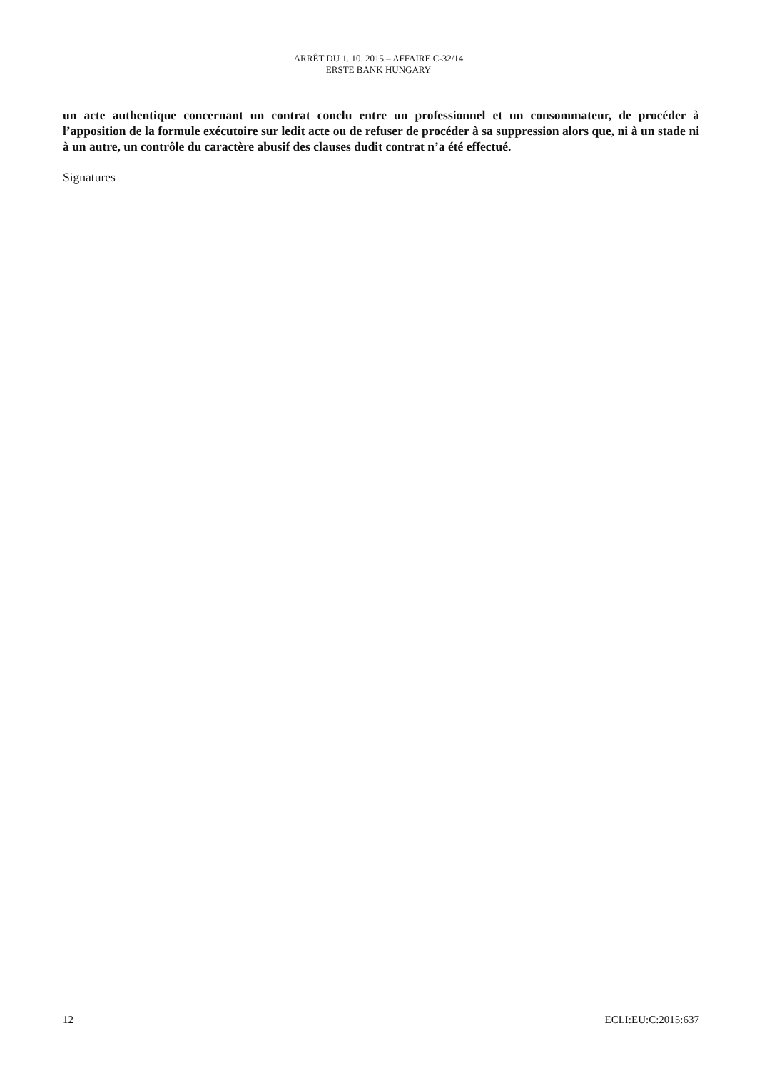ARRÊT DU 1. 10. 2015 – AFFAIRE C-32/14
ERSTE BANK HUNGARY
un acte authentique concernant un contrat conclu entre un professionnel et un consommateur, de procéder à l’apposition de la formule exécutoire sur ledit acte ou de refuser de procéder à sa suppression alors que, ni à un stade ni à un autre, un contrôle du caractère abusif des clauses dudit contrat n’a été effectué.
Signatures
12 ECLI:EU:C:2015:637